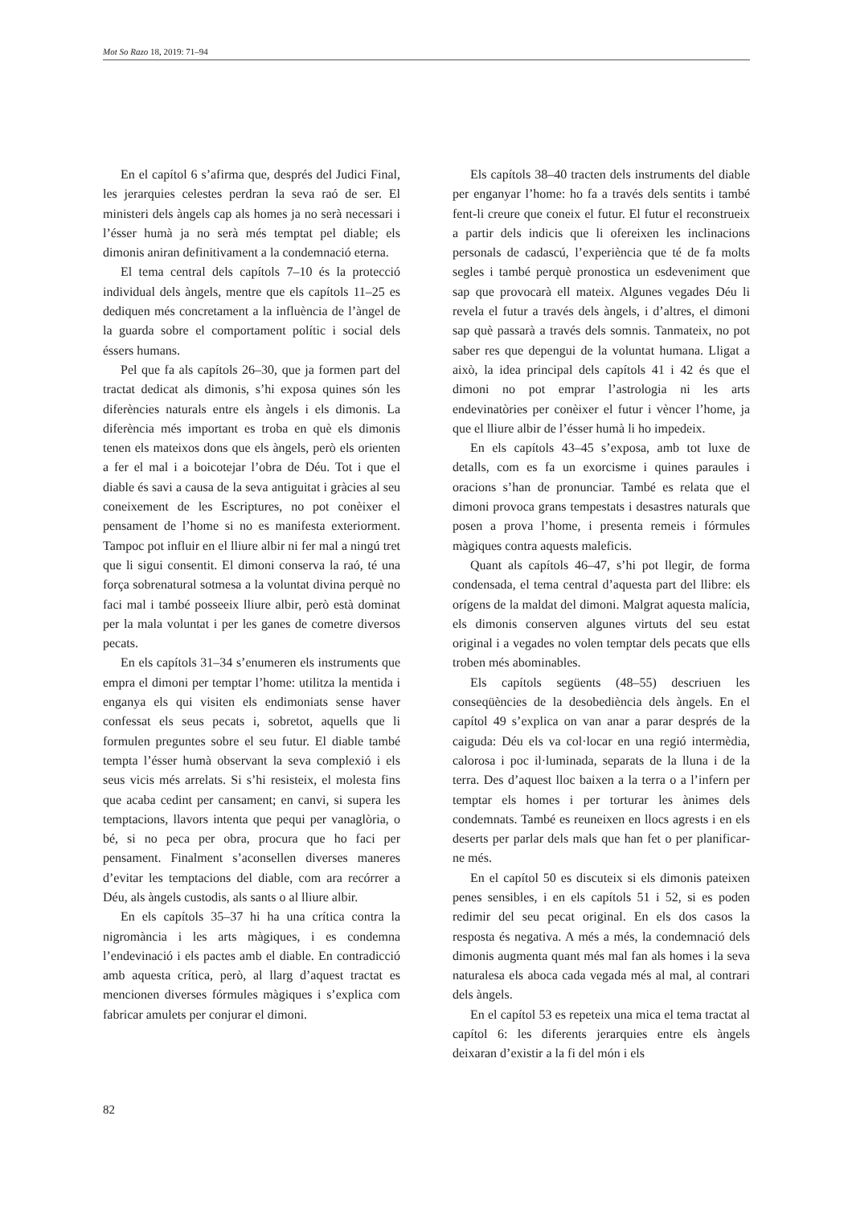Mot So Razo 18, 2019: 71–94
En el capítol 6 s’afirma que, després del Judici Final, les jerarquies celestes perdran la seva raó de ser. El ministeri dels àngels cap als homes ja no serà necessari i l’ésser humà ja no serà més temptat pel diable; els dimonis aniran definitivament a la condemnació eterna.
El tema central dels capítols 7–10 és la protecció individual dels àngels, mentre que els capítols 11–25 es dediquen més concretament a la influència de l’àngel de la guarda sobre el comportament polític i social dels éssers humans.
Pel que fa als capítols 26–30, que ja formen part del tractat dedicat als dimonis, s’hi exposa quines són les diferències naturals entre els àngels i els dimonis. La diferència més important es troba en què els dimonis tenen els mateixos dons que els àngels, però els orienten a fer el mal i a boicotejar l’obra de Déu. Tot i que el diable és savi a causa de la seva antiguitat i gràcies al seu coneixement de les Escriptures, no pot conèixer el pensament de l’home si no es manifesta exteriorment. Tampoc pot influir en el lliure albir ni fer mal a ningú tret que li sigui consentit. El dimoni conserva la raó, té una força sobrenatural sotmesa a la voluntat divina perquè no faci mal i també posseeix lliure albir, però està dominat per la mala voluntat i per les ganes de cometre diversos pecats.
En els capítols 31–34 s’enumeren els instruments que empra el dimoni per temptar l’home: utilitza la mentida i enganya els qui visiten els endimoniats sense haver confessat els seus pecats i, sobretot, aquells que li formulen preguntes sobre el seu futur. El diable també tempta l’ésser humà observant la seva complexió i els seus vicis més arrelats. Si s’hi resisteix, el molesta fins que acaba cedint per cansament; en canvi, si supera les temptacions, llavors intenta que pequi per vanaglòria, o bé, si no peca per obra, procura que ho faci per pensament. Finalment s’aconsellen diverses maneres d’evitar les temptacions del diable, com ara recórrer a Déu, als àngels custodis, als sants o al lliure albir.
En els capítols 35–37 hi ha una crítica contra la nigromància i les arts màgiques, i es condemna l’endevinació i els pactes amb el diable. En contradicció amb aquesta crítica, però, al llarg d’aquest tractat es mencionen diverses fórmules màgiques i s’explica com fabricar amulets per conjurar el dimoni.
Els capítols 38–40 tracten dels instruments del diable per enganyar l’home: ho fa a través dels sentits i també fent-li creure que coneix el futur. El futur el reconstrueix a partir dels indicis que li ofereixen les inclinacions personals de cadascú, l’experiència que té de fa molts segles i també perquè pronostica un esdeveniment que sap que provocarà ell mateix. Algunes vegades Déu li revela el futur a través dels àngels, i d’altres, el dimoni sap què passarà a través dels somnis. Tanmateix, no pot saber res que depengui de la voluntat humana. Lligat a això, la idea principal dels capítols 41 i 42 és que el dimoni no pot emprar l’astrologia ni les arts endevinatòries per conèixer el futur i vèncer l’home, ja que el lliure albir de l’ésser humà li ho impedeix.
En els capítols 43–45 s’exposa, amb tot luxe de detalls, com es fa un exorcisme i quines paraules i oracions s’han de pronunciar. També es relata que el dimoni provoca grans tempestats i desastres naturals que posen a prova l’home, i presenta remeis i fórmules màgiques contra aquests maleficis.
Quant als capítols 46–47, s’hi pot llegir, de forma condensada, el tema central d’aquesta part del llibre: els orígens de la maldat del dimoni. Malgrat aquesta malícia, els dimonis conserven algunes virtuts del seu estat original i a vegades no volen temptar dels pecats que ells troben més abominables.
Els capítols següents (48–55) descriuen les conseqüències de la desobediència dels àngels. En el capítol 49 s’explica on van anar a parar després de la caiguda: Déu els va col·locar en una regió intermèdia, calorosa i poc il·luminada, separats de la lluna i de la terra. Des d’aquest lloc baixen a la terra o a l’infern per temptar els homes i per torturar les ànimes dels condemnats. També es reuneixen en llocs agrests i en els deserts per parlar dels mals que han fet o per planificar-ne més.
En el capítol 50 es discuteix si els dimonis pateixen penes sensibles, i en els capítols 51 i 52, si es poden redimir del seu pecat original. En els dos casos la resposta és negativa. A més a més, la condemnació dels dimonis augmenta quant més mal fan als homes i la seva naturalesa els aboca cada vegada més al mal, al contrari dels àngels.
En el capítol 53 es repeteix una mica el tema tractat al capítol 6: les diferents jerarquies entre els àngels deixaran d’existir a la fi del món i els
82